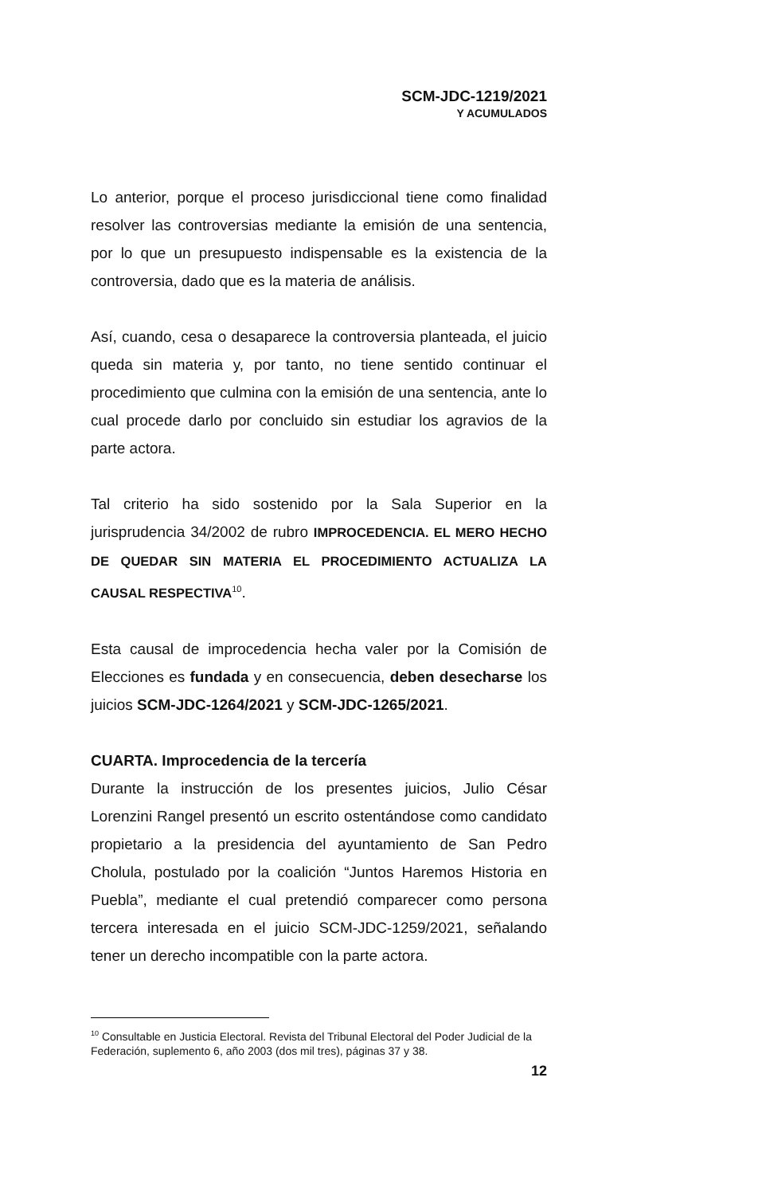SCM-JDC-1219/2021
Y ACUMULADOS
Lo anterior, porque el proceso jurisdiccional tiene como finalidad resolver las controversias mediante la emisión de una sentencia, por lo que un presupuesto indispensable es la existencia de la controversia, dado que es la materia de análisis.
Así, cuando, cesa o desaparece la controversia planteada, el juicio queda sin materia y, por tanto, no tiene sentido continuar el procedimiento que culmina con la emisión de una sentencia, ante lo cual procede darlo por concluido sin estudiar los agravios de la parte actora.
Tal criterio ha sido sostenido por la Sala Superior en la jurisprudencia 34/2002 de rubro IMPROCEDENCIA. EL MERO HECHO DE QUEDAR SIN MATERIA EL PROCEDIMIENTO ACTUALIZA LA CAUSAL RESPECTIVA<sup>10</sup>.
Esta causal de improcedencia hecha valer por la Comisión de Elecciones es fundada y en consecuencia, deben desecharse los juicios SCM-JDC-1264/2021 y SCM-JDC-1265/2021.
CUARTA. Improcedencia de la tercería
Durante la instrucción de los presentes juicios, Julio César Lorenzini Rangel presentó un escrito ostentándose como candidato propietario a la presidencia del ayuntamiento de San Pedro Cholula, postulado por la coalición “Juntos Haremos Historia en Puebla”, mediante el cual pretendió comparecer como persona tercera interesada en el juicio SCM-JDC-1259/2021, señalando tener un derecho incompatible con la parte actora.
<sup>10</sup> Consultable en Justicia Electoral. Revista del Tribunal Electoral del Poder Judicial de la Federación, suplemento 6, año 2003 (dos mil tres), páginas 37 y 38.
12